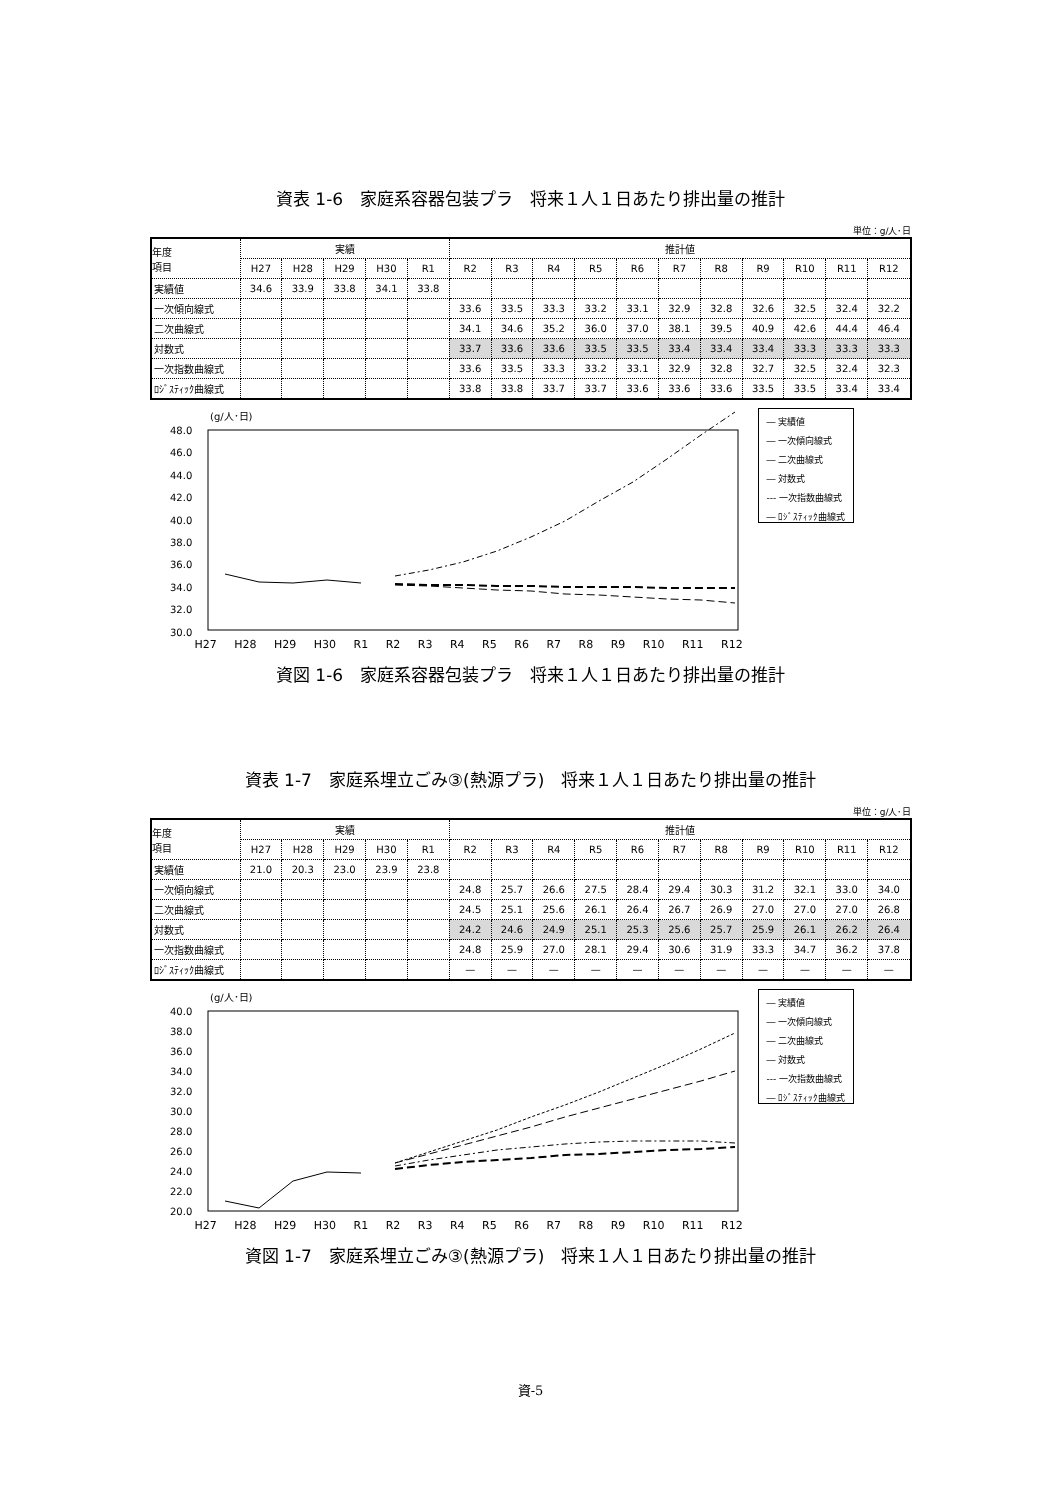資表 1-6　家庭系容器包装プラ　将来１人１日あたり排出量の推計
単位：g/人･日
| 年度 項目 | 実績 | | | | | 推計値 | | | | | | | | | | |
| --- | --- | --- | --- | --- | --- | --- | --- | --- | --- | --- | --- | --- | --- | --- | --- | --- |
| | H27 | H28 | H29 | H30 | R1 | R2 | R3 | R4 | R5 | R6 | R7 | R8 | R9 | R10 | R11 | R12 |
| 実績値 | 34.6 | 33.9 | 33.8 | 34.1 | 33.8 | | | | | | | | | | | |
| 一次傾向線式 | | | | | | 33.6 | 33.5 | 33.3 | 33.2 | 33.1 | 32.9 | 32.8 | 32.6 | 32.5 | 32.4 | 32.2 |
| 二次曲線式 | | | | | | 34.1 | 34.6 | 35.2 | 36.0 | 37.0 | 38.1 | 39.5 | 40.9 | 42.6 | 44.4 | 46.4 |
| 対数式 | | | | | | 33.7 | 33.6 | 33.6 | 33.5 | 33.5 | 33.4 | 33.4 | 33.4 | 33.3 | 33.3 | 33.3 |
| 一次指数曲線式 | | | | | | 33.6 | 33.5 | 33.3 | 33.2 | 33.1 | 32.9 | 32.8 | 32.7 | 32.5 | 32.4 | 32.3 |
| ﾛｼﾞｽﾃｨｯｸ曲線式 | | | | | | 33.8 | 33.8 | 33.7 | 33.7 | 33.6 | 33.6 | 33.6 | 33.5 | 33.5 | 33.4 | 33.4 |
(g/人･日)
48.0
46.0
44.0
42.0
40.0
38.0
36.0
34.0
32.0
30.0
― 実績値
― 一次傾向線式
― 二次曲線式
― 対数式
--- 一次指数曲線式
― ﾛｼﾞｽﾃｨｯｸ曲線式
H27 H28 H29 H30 R1 R2 R3 R4 R5 R6 R7 R8 R9 R10 R11 R12
資図 1-6　家庭系容器包装プラ　将来１人１日あたり排出量の推計
資表 1-7　家庭系埋立ごみ③(熱源プラ)　将来１人１日あたり排出量の推計
単位：g/人･日
| 年度 項目 | 実績 | | | | | 推計値 | | | | | | | | | | |
| --- | --- | --- | --- | --- | --- | --- | --- | --- | --- | --- | --- | --- | --- | --- | --- | --- |
| | H27 | H28 | H29 | H30 | R1 | R2 | R3 | R4 | R5 | R6 | R7 | R8 | R9 | R10 | R11 | R12 |
| 実績値 | 21.0 | 20.3 | 23.0 | 23.9 | 23.8 | | | | | | | | | | | |
| 一次傾向線式 | | | | | | 24.8 | 25.7 | 26.6 | 27.5 | 28.4 | 29.4 | 30.3 | 31.2 | 32.1 | 33.0 | 34.0 |
| 二次曲線式 | | | | | | 24.5 | 25.1 | 25.6 | 26.1 | 26.4 | 26.7 | 26.9 | 27.0 | 27.0 | 27.0 | 26.8 |
| 対数式 | | | | | | 24.2 | 24.6 | 24.9 | 25.1 | 25.3 | 25.6 | 25.7 | 25.9 | 26.1 | 26.2 | 26.4 |
| 一次指数曲線式 | | | | | | 24.8 | 25.9 | 27.0 | 28.1 | 29.4 | 30.6 | 31.9 | 33.3 | 34.7 | 36.2 | 37.8 |
| ﾛｼﾞｽﾃｨｯｸ曲線式 | | | | | | — | — | — | — | — | — | — | — | — | — | — |
(g/人･日)
40.0
38.0
36.0
34.0
32.0
30.0
28.0
26.0
24.0
22.0
20.0
― 実績値
― 一次傾向線式
― 二次曲線式
― 対数式
--- 一次指数曲線式
― ﾛｼﾞｽﾃｨｯｸ曲線式
H27 H28 H29 H30 R1 R2 R3 R4 R5 R6 R7 R8 R9 R10 R11 R12
資図 1-7　家庭系埋立ごみ③(熱源プラ)　将来１人１日あたり排出量の推計
資-5